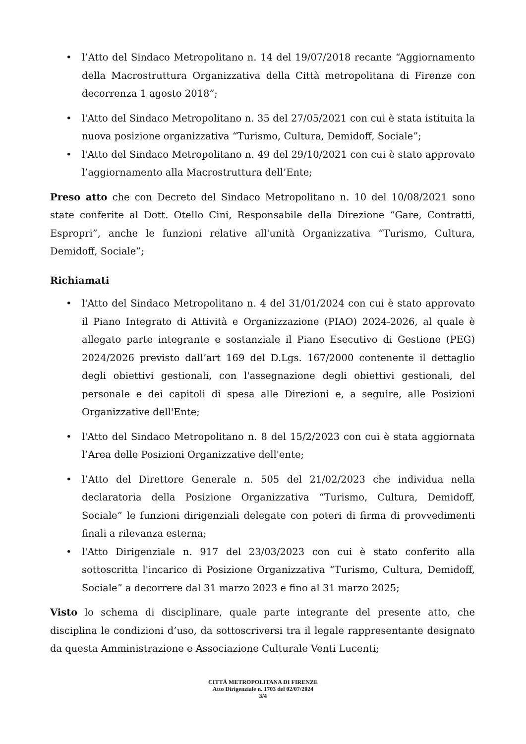• l’Atto del Sindaco Metropolitano n. 14 del 19/07/2018 recante “Aggiornamento della Macrostruttura Organizzativa della Città metropolitana di Firenze con decorrenza 1 agosto 2018”;
• l'Atto del Sindaco Metropolitano n. 35 del 27/05/2021 con cui è stata istituita la nuova posizione organizzativa “Turismo, Cultura, Demidoff, Sociale”;
• l'Atto del Sindaco Metropolitano n. 49 del 29/10/2021 con cui è stato approvato l’aggiornamento alla Macrostruttura dell’Ente;
Preso atto che con Decreto del Sindaco Metropolitano n. 10 del 10/08/2021 sono state conferite al Dott. Otello Cini, Responsabile della Direzione “Gare, Contratti, Espropri”, anche le funzioni relative all'unità Organizzativa “Turismo, Cultura, Demidoff, Sociale”;
Richiamati
• l'Atto del Sindaco Metropolitano n. 4 del 31/01/2024 con cui è stato approvato il Piano Integrato di Attività e Organizzazione (PIAO) 2024-2026, al quale è allegato parte integrante e sostanziale il Piano Esecutivo di Gestione (PEG) 2024/2026 previsto dall’art 169 del D.Lgs. 167/2000 contenente il dettaglio degli obiettivi gestionali, con l'assegnazione degli obiettivi gestionali, del personale e dei capitoli di spesa alle Direzioni e, a seguire, alle Posizioni Organizzative dell'Ente;
• l'Atto del Sindaco Metropolitano n. 8 del 15/2/2023 con cui è stata aggiornata l’Area delle Posizioni Organizzative dell'ente;
• l’Atto del Direttore Generale n. 505 del 21/02/2023 che individua nella declaratoria della Posizione Organizzativa “Turismo, Cultura, Demidoff, Sociale” le funzioni dirigenziali delegate con poteri di firma di provvedimenti finali a rilevanza esterna;
• l'Atto Dirigenziale n. 917 del 23/03/2023 con cui è stato conferito alla sottoscritta l'incarico di Posizione Organizzativa “Turismo, Cultura, Demidoff, Sociale” a decorrere dal 31 marzo 2023 e fino al 31 marzo 2025;
Visto lo schema di disciplinare, quale parte integrante del presente atto, che disciplina le condizioni d’uso, da sottoscriversi tra il legale rappresentante designato da questa Amministrazione e Associazione Culturale Venti Lucenti;
CITTÁ METROPOLITANA DI FIRENZE
Atto Dirigenziale n. 1703 del 02/07/2024
3/4